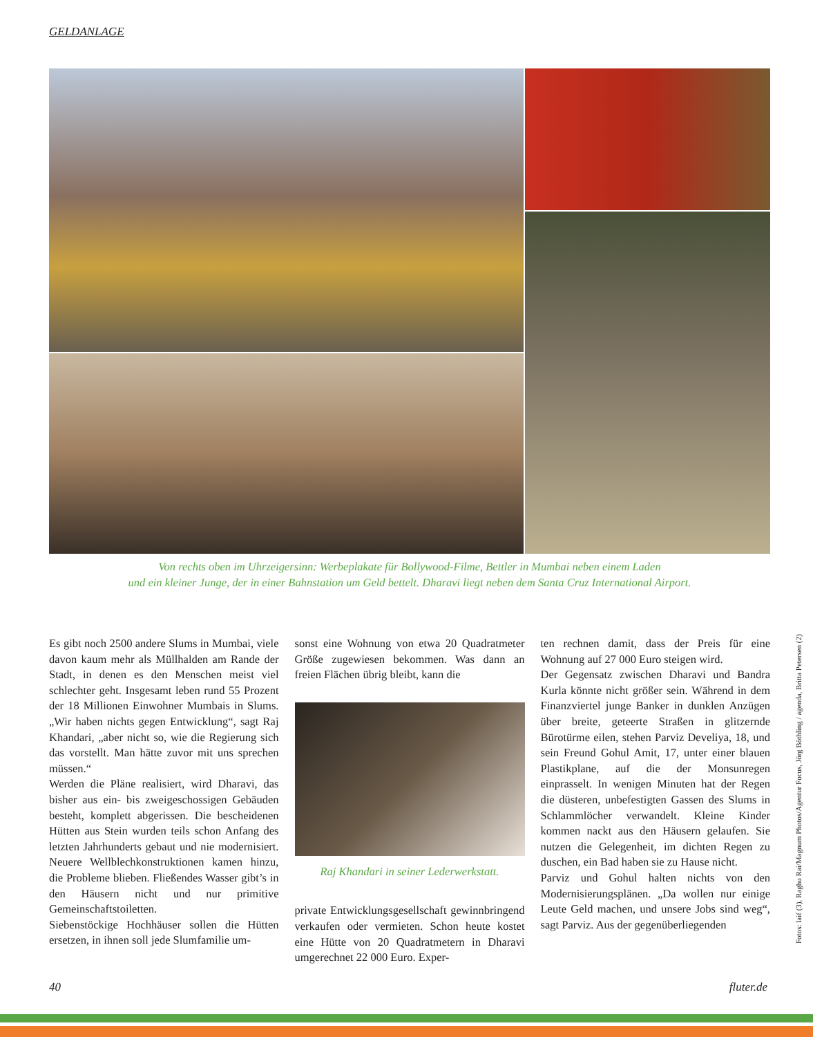GELDANLAGE
Von rechts oben im Uhrzeigersinn: Werbeplakate für Bollywood-Filme, Bettler in Mumbai neben einem Laden
und ein kleiner Junge, der in einer Bahnstation um Geld bettelt. Dharavi liegt neben dem Santa Cruz International Airport.
Es gibt noch 2500 andere Slums in Mumbai, viele davon kaum mehr als Müllhalden am Rande der Stadt, in denen es den Menschen meist viel schlechter geht. Insgesamt leben rund 55 Prozent der 18 Millionen Einwohner Mumbais in Slums. „Wir haben nichts gegen Entwicklung“, sagt Raj Khandari, „aber nicht so, wie die Regierung sich das vorstellt. Man hätte zuvor mit uns sprechen müssen.“
Werden die Pläne realisiert, wird Dharavi, das bisher aus ein- bis zweigeschossigen Gebäuden besteht, komplett abgerissen. Die bescheidenen Hütten aus Stein wurden teils schon Anfang des letzten Jahrhunderts gebaut und nie modernisiert. Neuere Wellblechkonstruktionen kamen hinzu, die Probleme blieben. Fließendes Wasser gibt’s in den Häusern nicht und nur primitive Gemeinschaftstoiletten.
Siebenstöckige Hochhäuser sollen die Hütten ersetzen, in ihnen soll jede Slumfamilie um-
sonst eine Wohnung von etwa 20 Quadratmeter Größe zugewiesen bekommen. Was dann an freien Flächen übrig bleibt, kann die
Raj Khandari in seiner Lederwerkstatt.
private Entwicklungsgesellschaft gewinnbringend verkaufen oder vermieten. Schon heute kostet eine Hütte von 20 Quadratmetern in Dharavi umgerechnet 22 000 Euro. Exper-
ten rechnen damit, dass der Preis für eine Wohnung auf 27 000 Euro steigen wird.
Der Gegensatz zwischen Dharavi und Bandra Kurla könnte nicht größer sein. Während in dem Finanzviertel junge Banker in dunklen Anzügen über breite, geteerte Straßen in glitzernde Bürotürme eilen, stehen Parviz Develiya, 18, und sein Freund Gohul Amit, 17, unter einer blauen Plastikplane, auf die der Monsunregen einprasselt. In wenigen Minuten hat der Regen die düsteren, unbefestigten Gassen des Slums in Schlammlöcher verwandelt. Kleine Kinder kommen nackt aus den Häusern gelaufen. Sie nutzen die Gelegenheit, im dichten Regen zu duschen, ein Bad haben sie zu Hause nicht.
Parviz und Gohul halten nichts von den Modernisierungsplänen. „Da wollen nur einige Leute Geld machen, und unsere Jobs sind weg“, sagt Parviz. Aus der gegenüberliegenden
Fotos: laif (3), Raghu Rai/Magnum Photos/Agentur Focus, Jörg Böthling / agenda, Britta Petersen (2)
40 fluter.de